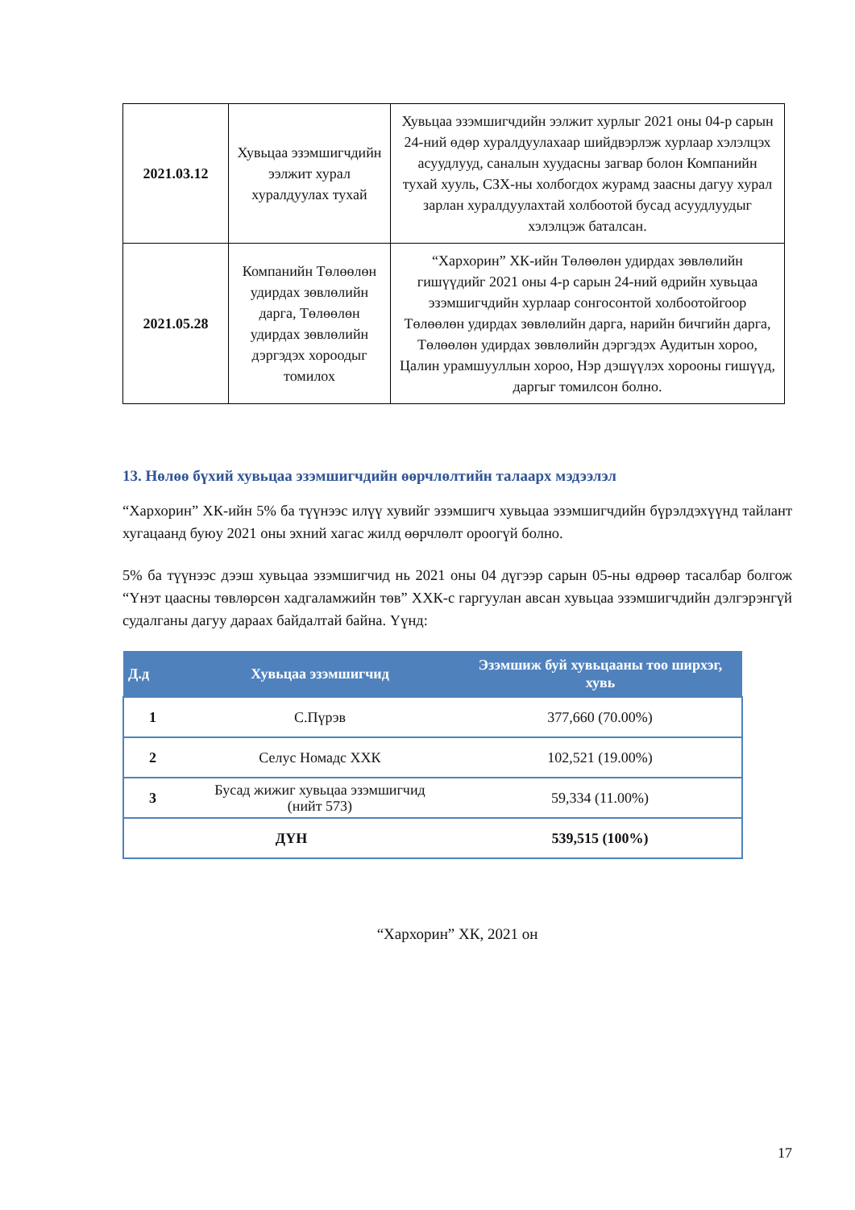| 2021.03.12 | Хувьцаа эзэмшигчдийн ээлжит хурал хуралдуулах тухай | Хувьцаа эзэмшигчдийн ээлжит хурлыг 2021 оны 04-р сарын 24-ний өдөр хуралдуулахаар шийдвэрлэж хурлаар хэлэлцэх асуудлууд, саналын хуудасны загвар болон Компанийн тухай хууль, СЗХ-ны холбогдох журамд заасны дагуу хурал зарлан хуралдуулахтай холбоотой бусад асуудлуудыг хэлэлцэж баталсан. |
| 2021.05.28 | Компанийн Төлөөлөн удирдах зөвлөлийн дарга, Төлөөлөн удирдах зөвлөлийн дэргэдэх хороодыг томилох | “Хархорин” ХК-ийн Төлөөлөн удирдах зөвлөлийн гишүүдийг 2021 оны 4-р сарын 24-ний өдрийн хувьцаа эзэмшигчдийн хурлаар сонгосонтой холбоотойгоор Төлөөлөн удирдах зөвлөлийн дарга, нарийн бичгийн дарга, Төлөөлөн удирдах зөвлөлийн дэргэдэх Аудитын хороо, Цалин урамшууллын хороо, Нэр дэшүүлэх хорооны гишүүд, даргыг томилсон болно. |
13. Нөлөө бүхий хувьцаа эзэмшигчдийн өөрчлөлтийн талаарх мэдээлэл
“Хархорин” ХК-ийн 5% ба түүнээс илүү хувийг эзэмшигч хувьцаа эзэмшигчдийн бүрэлдэхүүнд тайлант хугацаанд буюу 2021 оны эхний хагас жилд өөрчлөлт ороогүй болно.
5% ба түүнээс дээш хувьцаа эзэмшигчид нь 2021 оны 04 дүгээр сарын 05-ны өдрөөр тасалбар болгож “Үнэт цаасны төвлөрсөн хадгаламжийн төв” ХХК-с гаргуулан авсан хувьцаа эзэмшигчдийн дэлгэрэнгүй судалганы дагуу дараах байдалтай байна. Үүнд:
| Д.д | Хувьцаа эзэмшигчид | Эзэмшиж буй хувьцааны тоо ширхэг, хувь |
| --- | --- | --- |
| 1 | С.Пүрэв | 377,660 (70.00%) |
| 2 | Селус Номадс ХХК | 102,521 (19.00%) |
| 3 | Бусад жижиг хувьцаа эзэмшигчид (нийт 573) | 59,334 (11.00%) |
| ДҮН | | 539,515 (100%) |
“Хархорин” ХК, 2021 он
17